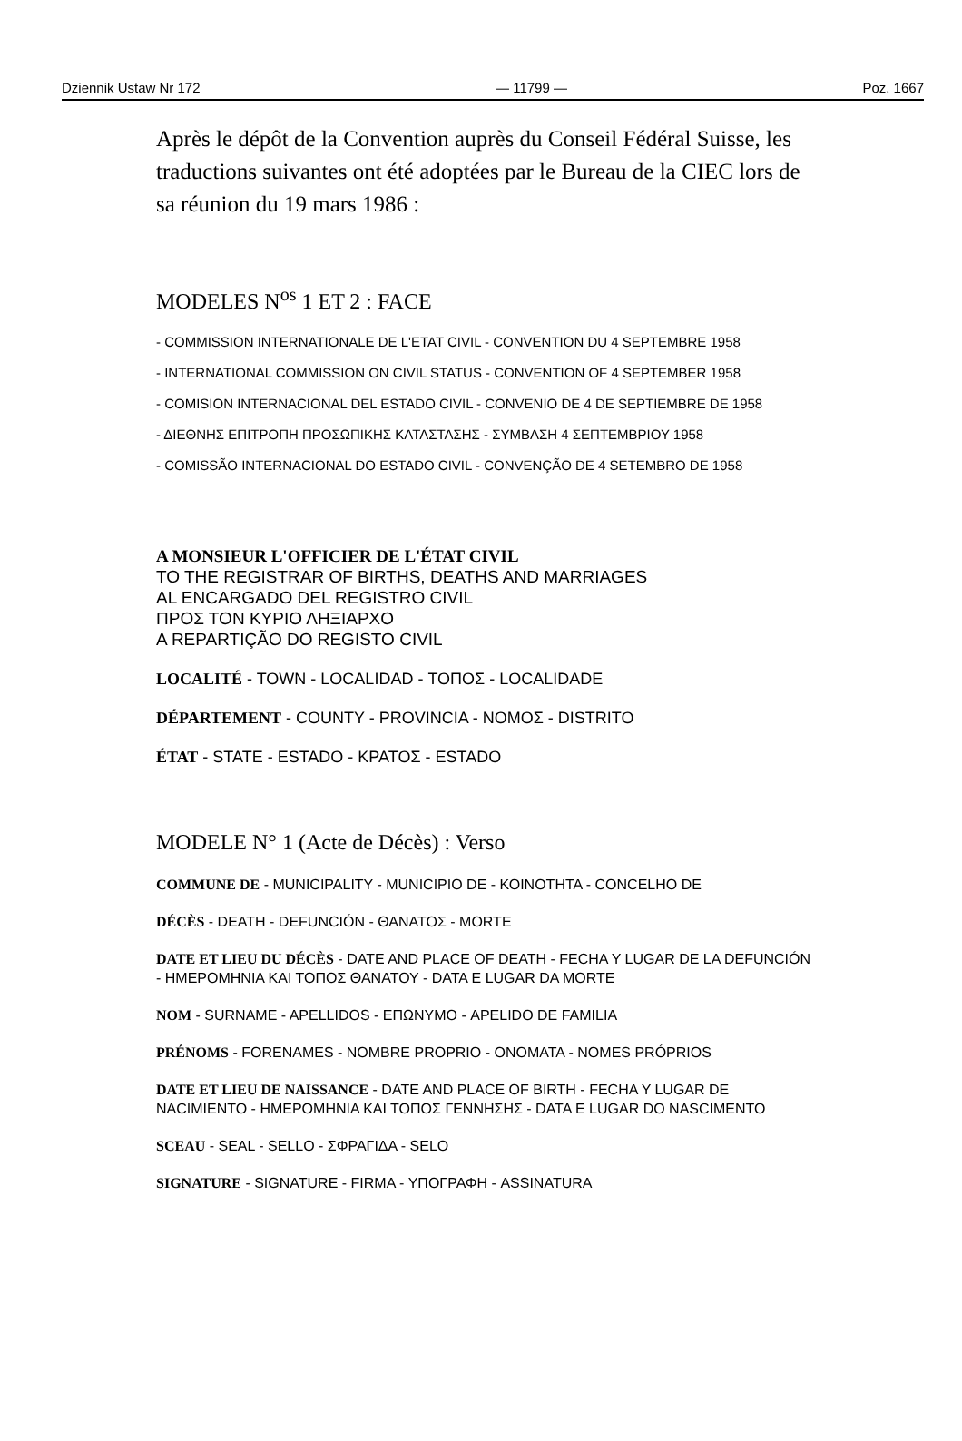Dziennik Ustaw Nr 172 — 11799 — Poz. 1667
Après le dépôt de la Convention auprès du Conseil Fédéral Suisse, les traductions suivantes ont été adoptées par le Bureau de la CIEC lors de sa réunion du 19 mars 1986 :
MODELES N<sup>os</sup> 1 ET 2 : FACE
- COMMISSION INTERNATIONALE DE L'ETAT CIVIL - CONVENTION DU 4 SEPTEMBRE 1958
- INTERNATIONAL COMMISSION ON CIVIL STATUS - CONVENTION OF 4 SEPTEMBER 1958
- COMISION INTERNACIONAL DEL ESTADO CIVIL - CONVENIO DE 4 DE SEPTIEMBRE DE 1958
- ΔΙΕΘΝΗΣ ΕΠΙΤΡΟΠΗ ΠΡΟΣΩΠΙΚΗΣ ΚΑΤΑΣΤΑΣΗΣ - ΣΥΜΒΑΣΗ 4 ΣΕΠΤΕΜΒΡΙΟΥ 1958
- COMISSÃO INTERNACIONAL DO ESTADO CIVIL - CONVENÇÃO DE 4 SETEMBRO DE 1958
A MONSIEUR L'OFFICIER DE L'ÉTAT CIVIL
TO THE REGISTRAR OF BIRTHS, DEATHS AND MARRIAGES
AL ENCARGADO DEL REGISTRO CIVIL
ΠΡΟΣ ΤΟΝ ΚΥΡΙΟ ΛΗΞΙΑΡΧΟ
A REPARTIÇÃO DO REGISTO CIVIL
LOCALITÉ - TOWN - LOCALIDAD - ΤΟΠΟΣ - LOCALIDADE
DÉPARTEMENT - COUNTY - PROVINCIA - ΝΟΜΟΣ - DISTRITO
ÉTAT - STATE - ESTADO - ΚΡΑΤΟΣ - ESTADO
MODELE N° 1 (Acte de Décès) : Verso
COMMUNE DE - MUNICIPALITY - MUNICIPIO DE - ΚΟΙΝΟΤΗΤΑ - CONCELHO DE
DÉCÈS - DEATH - DEFUNCIÓN - ΘΑΝΑΤΟΣ - MORTE
DATE ET LIEU DU DÉCÈS - DATE AND PLACE OF DEATH - FECHA Y LUGAR DE LA DEFUNCIÓN - ΗΜΕΡΟΜΗΝΙΑ ΚΑΙ ΤΟΠΟΣ ΘΑΝΑΤΟΥ - DATA E LUGAR DA MORTE
NOM - SURNAME - APELLIDOS - ΕΠΩΝΥΜΟ - APELIDO DE FAMILIA
PRÉNOMS - FORENAMES - NOMBRE PROPRIO - ΟΝΟΜΑΤΑ - NOMES PRÓPRIOS
DATE ET LIEU DE NAISSANCE - DATE AND PLACE OF BIRTH - FECHA Y LUGAR DE NACIMIENTO - ΗΜΕΡΟΜΗΝΙΑ ΚΑΙ ΤΟΠΟΣ ΓΕΝΝΗΣΗΣ - DATA E LUGAR DO NASCIMENTO
SCEAU - SEAL - SELLO - ΣΦΡΑΓΙΔΑ - SELO
SIGNATURE - SIGNATURE - FIRMA - ΥΠΟΓΡΑΦΗ - ASSINATURA